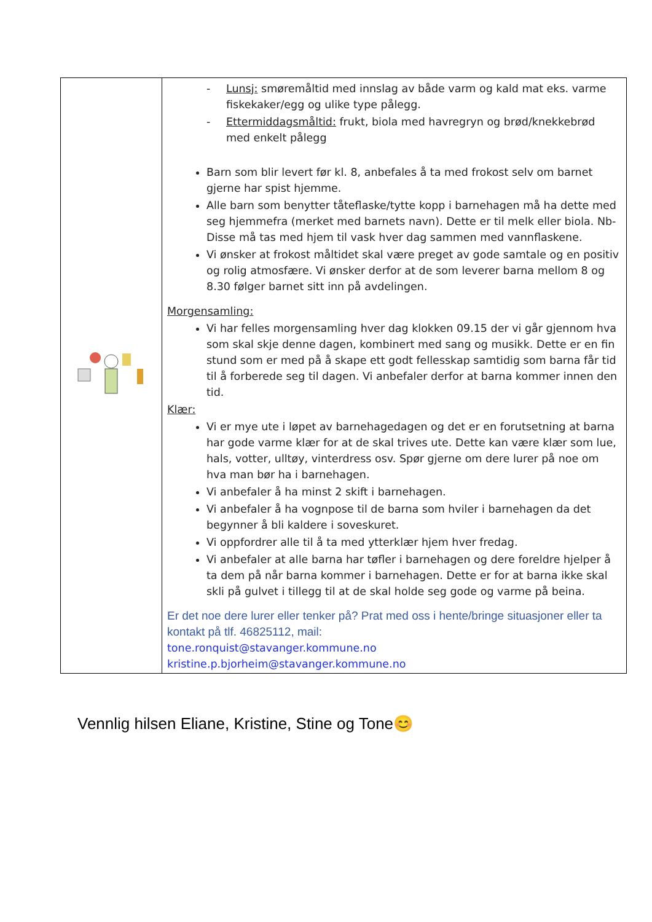| | - Lunsj: smøremåltid med innslag av både varm og kald mat eks. varme fiskekaker/egg og ulike type pålegg. - Ettermiddagsmåltid: frukt, biola med havregryn og brød/knekkebrød med enkelt pålegg Barn som blir levert før kl. 8, anbefales å ta med frokost selv om barnet gjerne har spist hjemme. Alle barn som benytter tåteflaske/tytte kopp i barnehagen må ha dette med seg hjemmefra (merket med barnets navn). Dette er til melk eller biola. Nb-Disse må tas med hjem til vask hver dag sammen med vannflaskene. Vi ønsker at frokost måltidet skal være preget av gode samtale og en positiv og rolig atmosfære. Vi ønsker derfor at de som leverer barna mellom 8 og 8.30 følger barnet sitt inn på avdelingen. Morgensamling: Vi har felles morgensamling hver dag klokken 09.15 der vi går gjennom hva som skal skje denne dagen, kombinert med sang og musikk. Dette er en fin stund som er med på å skape ett godt fellesskap samtidig som barna får tid til å forberede seg til dagen. Vi anbefaler derfor at barna kommer innen den tid. Klær: Vi er mye ute i løpet av barnehagedagen og det er en forutsetning at barna har gode varme klær for at de skal trives ute. Dette kan være klær som lue, hals, votter, ulltøy, vinterdress osv. Spør gjerne om dere lurer på noe om hva man bør ha i barnehagen. Vi anbefaler å ha minst 2 skift i barnehagen. Vi anbefaler å ha vognpose til de barna som hviler i barnehagen da det begynner å bli kaldere i soveskuret. Vi oppfordrer alle til å ta med ytterklær hjem hver fredag. Vi anbefaler at alle barna har tøfler i barnehagen og dere foreldre hjelper å ta dem på når barna kommer i barnehagen. Dette er for at barna ikke skal skli på gulvet i tillegg til at de skal holde seg gode og varme på beina. Er det noe dere lurer eller tenker på? Prat med oss i hente/bringe situasjoner eller ta kontakt på tlf. 46825112, mail: tone.ronquist@stavanger.kommune.no kristine.p.bjorheim@stavanger.kommune.no |
Vennlig hilsen Eliane, Kristine, Stine og Tone😊